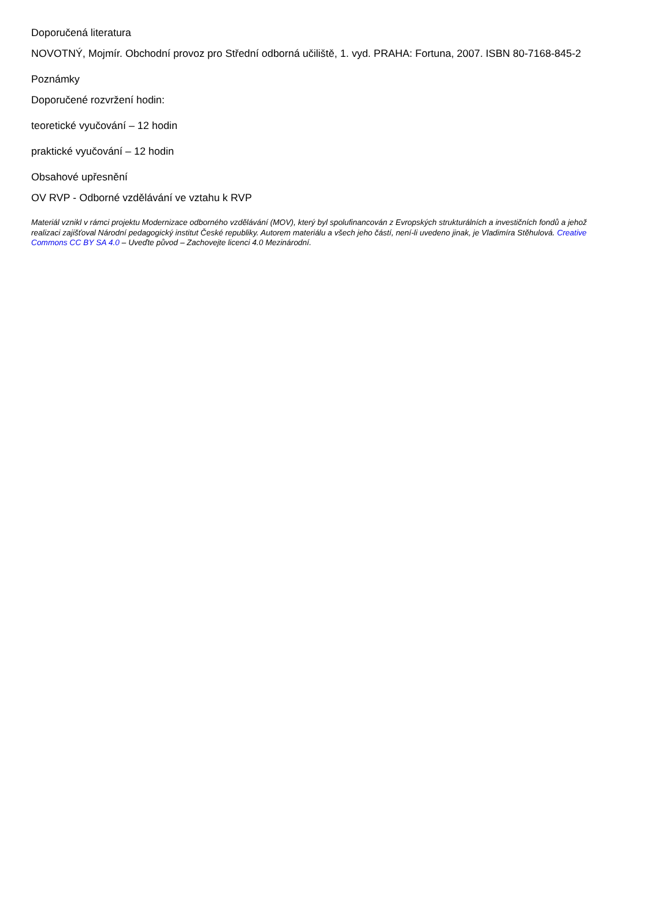Doporučená literatura
NOVOTNÝ, Mojmír. Obchodní provoz pro Střední odborná učiliště, 1. vyd. PRAHA: Fortuna, 2007. ISBN 80-7168-845-2
Poznámky
Doporučené rozvržení hodin:
teoretické vyučování – 12 hodin
praktické vyučování – 12 hodin
Obsahové upřesnění
OV RVP - Odborné vzdělávání ve vztahu k RVP
Materiál vznikl v rámci projektu Modernizace odborného vzdělávání (MOV), který byl spolufinancován z Evropských strukturálních a investičních fondů a jehož realizaci zajišťoval Národní pedagogický institut České republiky. Autorem materiálu a všech jeho částí, není-li uvedeno jinak, je Vladimíra Stěhulová. Creative Commons CC BY SA 4.0 – Uveďte původ – Zachovejte licenci 4.0 Mezinárodní.